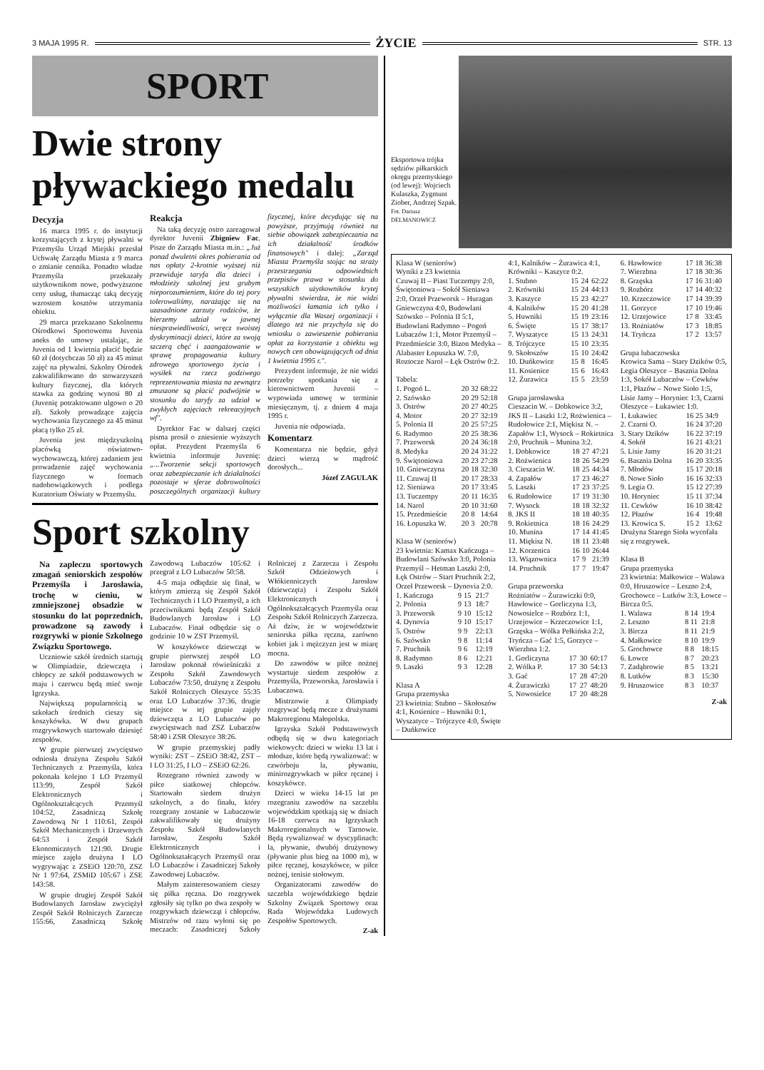3 MAJA 1995 R. ŻYCIE STR. 13
SPORT
Dwie strony pływackiego medalu
Decyzja
16 marca 1995 r. do instytucji korzystających z krytej pływalni w Przemyślu Urząd Miejski przesłał Uchwałę Zarządu Miasta z 9 marca o zmianie cennika. Ponadto władze Przemyśla przekazały użytkownikom nowe, podwyższone ceny usług, tłumacząc taką decyzję wzrostem kosztów utrzymania obiektu.
29 marca przekazano Szkolnemu Ośrodkowi Sportowemu Juvenia aneks do umowy ustalając, że Juvenia od 1 kwietnia płacić będzie 60 zł (dotychczas 50 zł) za 45 minut zajęć na pływalni. Szkolny Ośrodek zakwalifikowano do stowarzyszeń kultury fizycznej, dla których stawka za godzinę wynosi 80 zł (Juvenię potraktowano ulgowo o 20 zł). Szkoły prowadzące zajęcia wychowania fizycznego za 45 minut płacą tylko 25 zł.
Juvenia jest międzyszkolną placówką oświatowo-wychowawczą, której zadaniem jest prowadzenie zajęć wychowania fizycznego w formach nadobowiązkowych i podlega Kuratorium Oświaty w Przemyślu.
Reakcja
Na taką decyzję ostro zareagował dyrektor Juvenii Zbigniew Fac. Pisze do Zarządu Miasta m.in.: „Już ponad dwuletni okres pobierania od nas opłaty 2-krotnie wyższej niż przewiduje taryfa dla dzieci i młodzieży szkolnej jest grubym nieporozumieniem, które do tej pory tolerowaliśmy, narażając się na uzasadnione zarzuty rodziców, że bierzemy udział w jawnej niesprawiedliwości, wręcz swoistej dyskryminacji dzieci, które za swoją szczerą chęć i zaangażowanie w sprawę propagowania kultury zdrowego sportowego życia i wysiłek na rzecz godziwego reprezentowania miasta na zewnątrz zmuszone są płacić podwójnie w stosunku do taryfy za udział w zwykłych zajęciach rekreacyjnych wf".
Dyrektor Fac w dalszej części pisma prosił o zniesienie wyższych opłat. Prezydent Przemyśla 6 kwietnia informuje Juvenię: „...Tworzenie sekcji sportowych oraz zabezpieczanie ich działalności pozostaje w sferze dobrowolności poszczególnych organizacji kultury fizycznej, które decydując się na powyższe, przyjmują również na siebie obowiązek zabezpieczania na ich działalność środków finansowych" i dalej: „Zarząd Miasta Przemyśla stojąc na straży przestrzegania odpowiednich przepisów prawa w stosunku do wszystkich użytkowników krytej pływalni stwierdza, że nie widzi możliwości łamania ich tylko i wyłącznie dla Waszej organizacji i dlatego też nie przychyla się do wniosku o zawieszenie pobierania opłat za korzystanie z obiektu wg nowych cen obowiązujących od dnia 1 kwietnia 1995 r.".
Prezydent informuje, że nie widzi potrzeby spotkania się z kierownictwem Juvenii – wypowiada umowę w terminie miesięcznym, tj. z dniem 4 maja 1995 r.
Juvenia nie odpowiada.
Komentarz
Komentarza nie będzie, gdyż dzieci wierzą w mądrość dorosłych...
Józef ZAGULAK
Sport szkolny
Na zapleczu sportowych zmagań seniorskich zespołów Przemyśla i Jarosławia, trochę w cieniu, w zmniejszonej obsadzie w stosunku do lat poprzednich, prowadzone są zawody i rozgrywki w pionie Szkolnego Związku Sportowego.
Uczniowie szkół średnich startują w Olimpiadzie, dziewczęta i chłopcy ze szkół podstawowych w maju i czerwcu będą mieć swoje Igrzyska.
Największą popularnością w szkołach średnich cieszy się koszykówka. W dwu grupach rozgrywkowych startowało dziesięć zespołów.
W grupie pierwszej zwycięstwo odniosła drużyna Zespołu Szkół Technicznych z Przemyśla, która pokonała kolejno I LO Przemyśl 113:99, Zespół Szkół Elektronicznych i Ogólnokształcących Przemyśl 104:52, Zasadniczą Szkołę Zawodową Nr 1 110:61, Zespół Szkół Mechanicznych i Drzewnych 64:53 i Zespół Szkół Ekonomicznych 121:90. Drugie miejsce zajęła drużyna I LO wygrywając z ZSEiO 120:70, ZSZ Nr 1 97:64, ZSMiD 105:67 i ZSE 143:58.
W grupie drugiej Zespół Szkół Budowlanych Jarosław zwyciężył Zespół Szkół Rolniczych Zarzecze 155:66, Zasadniczą Szkołę Zawodową Lubaczów 105:62 i przegrał z LO Lubaczów 50:58.
4-5 maja odbędzie się finał, w którym zmierzą się Zespół Szkół Technicznych i I LO Przemyśl, a ich przeciwnikami będą Zespół Szkół Budowlanych Jarosław i LO Lubaczów. Finał odbędzie się o godzinie 10 w ZST Przemyśl.
W koszykówce dziewcząt w grupie pierwszej zespół LO Jarosław pokonał rówieśniczki z Zespołu Szkół Zawodowych Lubaczów 73:50, drużynę z Zespołu Szkół Rolniczych Oleszyce 55:35 oraz LO Lubaczów 37:36, drugie miejsce w tej grupie zajęły dziewczęta z LO Lubaczów po zwycięstwach nad ZSZ Lubaczów 58:40 i ZSR Oleszyce 38:26.
W grupie przemyskiej padły wyniki: ZST – ZSEiO 38:42, ZST – I LO 31:25, I LO – ZSEiO 62:26.
Rozegrano również zawody w piłce siatkowej chłopców. Startowało siedem drużyn szkolnych, a do finału, który rozegrany zostanie w Lubaczowie zakwalifikowały się drużyny Zespołu Szkół Budowlanych Jarosław, Zespołu Szkół Elektronicznych i Ogólnokształcących Przemyśl oraz LO Lubaczów i Zasadniczej Szkoły Zawodowej Lubaczów.
Małym zainteresowaniem cieszy się piłka ręczna. Do rozgrywek zgłosiły się tylko po dwa zespoły w rozgrywkach dziewcząt i chłopców. Mistrzów od razu wyłoni się po meczach: Zasadniczej Szkoły Rolniczej z Zarzecza i Zespołu Szkół Odzieżowych i Włókienniczych Jarosław (dziewczęta) i Zespołu Szkół Elektronicznych i Ogólnokształcących Przemyśla oraz Zespołu Szkół Rolniczych Zarzecza. Aż dziw, że w województwie seniorska piłka ręczna, zarówno kobiet jak i mężczyzn jest w miarę mocna.
Do zawodów w piłce nożnej wystartuje siedem zespołów z Przemyśla, Przeworska, Jarosławia i Lubaczowa.
Mistrzowie z Olimpiady rozgrywać będą mecze z drużynami Makroregionu Małopolska.
Igrzyska Szkół Podstawowych odbędą się w dwu kategoriach wiekowych: dzieci w wieku 13 lat i młodsze, które będą rywalizować: w czwórboju la, pływaniu, minirozgrywkach w piłce ręcznej i koszykówce.
Dzieci w wieku 14-15 lat po rozegraniu zawodów na szczeblu wojewódzkim spotkają się w dniach 16-18 czerwca na Igrzyskach Makroregionalnych w Tarnowie. Będą rywalizować w dyscyplinach: la, pływanie, dwubój drużynowy (pływanie plus bieg na 1000 m), w piłce ręcznej, koszykówce, w piłce nożnej, tenisie stołowym.
Organizatorami zawodów do szczebla wojewódzkiego będzie Szkolny Związek Sportowy oraz Rada Wojewódzka Ludowych Zespołów Sportowych.
Z-ak
Eksportowa trójka sędziów piłkarskich okręgu przemyskiego (od lewej): Wojciech Kulaszka, Zygmunt Ziober, Andrzej Szpak.
Fot. Dariusz DELMANOWICZ
Klasa W (seniorów)
Wyniki z 23 kwietnia
Czuwaj II – Piast Tuczempy 2:0, Świętoniowa – Sokół Sieniawa 2:0, Orzeł Przeworsk – Huragan Gniewczyna 4:0, Budowlani Szówsko – Polonia II 5:1, Budowlani Radymno – Pogoń Lubaczów 1:1, Motor Przemyśl – Przedmieście 3:0, Bizon Medyka – Alabaster Łopuszka W. 7:0, Roztocze Narol – Łęk Ostrów 0:2.
Tabela:
| 1. Pogoń L. | 20 | 32 | 68:22 |
| 2. Szówsko | 20 | 29 | 52:18 |
| 3. Ostrów | 20 | 27 | 40:25 |
| 4. Motor | 20 | 27 | 32:19 |
| 5. Polonia II | 20 | 25 | 57:25 |
| 6. Radymno | 20 | 25 | 38:36 |
| 7. Przeworsk | 20 | 24 | 36:18 |
| 8. Medyka | 20 | 24 | 31:22 |
| 9. Świętoniowa | 20 | 23 | 27:28 |
| 10. Gniewczyna | 20 | 18 | 32:30 |
| 11. Czuwaj II | 20 | 17 | 28:33 |
| 12. Sieniawa | 20 | 17 | 33:45 |
| 13. Tuczempy | 20 | 11 | 16:35 |
| 14. Narol | 20 | 10 | 31:60 |
| 15. Przedmieście | 20 | 8 | 14:64 |
| 16. Łopuszka W. | 20 | 3 | 20:78 |
Klasa W (seniorów)
23 kwietnia: Kamax Kańczuga – Budowlani Szówsko 3:0, Polonia Przemyśl – Hetman Laszki 2:0, Łęk Ostrów – Start Pruchnik 2:2, Orzeł Przeworsk – Dynovia 2:0.
| 1. Kańczuga | 9 | 15 | 21:7 |
| 2. Polonia | 9 | 13 | 18:7 |
| 3. Przeworsk | 9 | 10 | 15:12 |
| 4. Dynovia | 9 | 10 | 15:17 |
| 5. Ostrów | 9 | 9 | 22:13 |
| 6. Szówsko | 9 | 8 | 11:14 |
| 7. Pruchnik | 9 | 6 | 12:19 |
| 8. Radymno | 8 | 6 | 12:21 |
| 9. Laszki | 9 | 3 | 12:28 |
Klasa A
Grupa przemyska
23 kwietnia: Stubno – Skołoszów 4:1, Kosienice – Huwniki 0:1, Wyszatyce – Trójczyce 4:0, Święte – Duńkowice
4:1, Kalników – Żurawica 4:1, Krówniki – Kaszyce 0:2.
| 1. Stubno | 15 | 24 | 62:22 |
| 2. Krówniki | 15 | 24 | 44:13 |
| 3. Kaszyce | 15 | 23 | 42:27 |
| 4. Kalników | 15 | 20 | 41:28 |
| 5. Huwniki | 15 | 19 | 23:16 |
| 6. Święte | 15 | 17 | 38:17 |
| 7. Wyszatyce | 15 | 13 | 24:31 |
| 8. Trójczyce | 15 | 10 | 23:35 |
| 9. Skołoszów | 15 | 10 | 24:42 |
| 10. Duńkowice | 15 | 8 | 16:45 |
| 11. Kosienice | 15 | 6 | 16:43 |
| 12. Żurawica | 15 | 5 | 23:59 |
Grupa jarosławska
Cieszacin W. – Dobkowice 3:2, JKS II – Laszki 1:2, Rożwienica – Rudołowice 2:1, Miękisz N. – Zapałów 1:1, Wysock – Rokietnica 2:0, Pruchnik – Munina 3:2.
| 1. Dobkowice | 18 | 27 | 47:21 |
| 2. Rożwienica | 18 | 26 | 54:29 |
| 3. Cieszacin W. | 18 | 25 | 44:34 |
| 4. Zapałów | 17 | 23 | 46:27 |
| 5. Laszki | 17 | 23 | 37:25 |
| 6. Rudołowice | 17 | 19 | 31:30 |
| 7. Wysock | 18 | 18 | 32:32 |
| 8. JKS II | 18 | 18 | 40:35 |
| 9. Rokietnica | 18 | 16 | 24:29 |
| 10. Munina | 17 | 14 | 41:45 |
| 11. Miękisz N. | 18 | 11 | 23:48 |
| 12. Korzenica | 16 | 10 | 26:44 |
| 13. Wiązownica | 17 | 9 | 21:39 |
| 14. Pruchnik | 17 | 7 | 19:47 |
Grupa przeworska
Rożniatów – Żurawiczki 0:0, Hawłowice – Gorliczyna 1:3, Nowosielce – Rozbórz 1:1, Urzejowice – Krzeczowice 1:1, Grzęska – Wólka Pełkińska 2:2, Tryńcza – Gać 1:5, Gorzyce – Wierzbna 1:2.
| 1. Gorliczyna | 17 | 30 | 60:17 |
| 2. Wólka P. | 17 | 30 | 54:13 |
| 3. Gać | 17 | 28 | 47:20 |
| 4. Żurawiczki | 17 | 27 | 48:20 |
| 5. Nowosielce | 17 | 20 | 48:28 |
| 6. Hawłowice | 17 | 18 | 36:38 |
| 7. Wierzbna | 17 | 18 | 30:36 |
| 8. Grzęska | 17 | 16 | 31:40 |
| 9. Rozbórz | 17 | 14 | 40:32 |
| 10. Krzeczowice | 17 | 14 | 39:39 |
| 11. Gorzyce | 17 | 10 | 19:46 |
| 12. Urzejowice | 17 | 8 | 33:45 |
| 13. Rożniatów | 17 | 3 | 18:85 |
| 14. Tryńcza | 17 | 2 | 13:57 |
Grupa lubaczowska
Krowica Sama – Stary Dzików 0:5, Legia Oleszyce – Basznia Dolna 1:3, Sokół Lubaczów – Cewków 1:1, Płazów – Nowe Sioło 1:5, Lisie Jamy – Horyniec 1:3, Czarni Oleszyce – Łukawiec 1:0.
| 1. Łukawiec | 16 | 25 | 34:9 |
| 2. Czarni O. | 16 | 24 | 37:20 |
| 3. Stary Dzików | 16 | 22 | 37:19 |
| 4. Sokół | 16 | 21 | 43:21 |
| 5. Lisie Jamy | 16 | 20 | 31:21 |
| 6. Basznia Dolna | 16 | 20 | 33:35 |
| 7. Młodów | 15 | 17 | 20:18 |
| 8. Nowe Sioło | 16 | 16 | 32:33 |
| 9. Legia O. | 15 | 12 | 27:39 |
| 10. Horyniec | 15 | 11 | 37:34 |
| 11. Cewków | 16 | 10 | 38:42 |
| 12. Płazów | 16 | 4 | 19:48 |
| 13. Krowica S. | 15 | 2 | 13:62 |
Drużyna Starego Sioła wycofała się z rozgrywek.
Klasa B
Grupa przemyska
23 kwietnia: Małkowice – Walawa 0:0, Hruszowice – Leszno 2:4, Grochowce – Lutków 3:3, Łowce – Bircza 0:5.
| 1. Walawa | 8 | 14 | 19:4 |
| 2. Leszno | 8 | 11 | 21:8 |
| 3. Bircza | 8 | 11 | 21:9 |
| 4. Małkowice | 8 | 10 | 19:9 |
| 5. Grochowce | 8 | 8 | 18:15 |
| 6. Łowce | 8 | 7 | 20:23 |
| 7. Zadąbrowie | 8 | 5 | 13:21 |
| 8. Lutków | 8 | 3 | 15:30 |
| 9. Hruszowice | 8 | 3 | 10:37 |
Z-ak